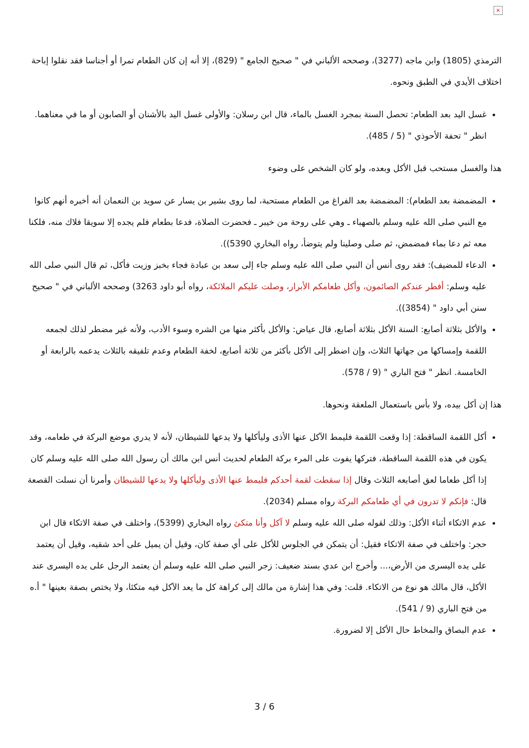×
الترمذي (1805) وابن ماجه (3277)، وصححه الألباني في " صحيح الجامع " (829)، إلا أنه إن كان الطعام تمرا أو أجناسا فقد نقلوا إباحة اختلاف الأيدي في الطبق ونحوه.
غسل اليد بعد الطعام: تحصل السنة بمجرد الغسل بالماء، قال ابن رسلان: والأولى غسل اليد بالأشنان أو الصابون أو ما في معناهما. انظر " تحفة الأحوذي " (5 / 485).
هذا والغسل مستحب قبل الأكل وبعده، ولو كان الشخص على وضوء
المضمضة بعد الطعام): المضمضة بعد الفراغ من الطعام مستحبة، لما روى بشير بن يسار عن سويد بن النعمان أنه أخبره أنهم كانوا مع النبي صلى الله عليه وسلم بالصهباء ـ وهي على روحة من خيبر ـ فحضرت الصلاة، فدعا بطعام فلم يجده إلا سويقا فلاك منه، فلكنا معه ثم دعا بماء فمضمض، ثم صلى وصلينا ولم يتوضأ، رواه البخاري 5390)).
الدعاء للمضيف): فقد روى أنس أن النبي صلى الله عليه وسلم جاء إلى سعد بن عبادة فجاء بخبز وزيت فأكل، ثم قال النبي صلى الله عليه وسلم: أفطر عندكم الصائمون، وأكل طعامكم الأبرار، وصلت عليكم الملائكة، رواه أبو داود 3263) وصححه الألباني في " صحيح سنن أبي داود " (3854)).
والأكل بثلاثة أصابع: السنة الأكل بثلاثة أصابع، قال عياض: والأكل بأكثر منها من الشره وسوء الأدب، ولأنه غير مضطر لذلك لجمعه اللقمة وإمساكها من جهاتها الثلاث، وإن اضطر إلى الأكل بأكثر من ثلاثة أصابع، لخفة الطعام وعدم تلفيقه بالثلاث يدعمه بالرابعة أو الخامسة. انظر " فتح الباري " (9 / 578).
هذا إن أكل بيده، ولا بأس باستعمال الملعقة ونحوها.
أكل اللقمة الساقطة: إذا وقعت اللقمة فليمط الآكل عنها الأذى وليأكلها ولا يدعها للشيطان، لأنه لا يدري موضع البركة في طعامه، وقد يكون في هذه اللقمة الساقطة، فتركها يفوت على المرء بركة الطعام لحديث أنس ابن مالك أن رسول الله صلى الله عليه وسلم كان إذا أكل طعاما لعق أصابعه الثلاث وقال إذا سقطت لقمة أحدكم فليمط عنها الأذى وليأكلها ولا يدعها للشيطان وأمرنا أن نسلت القصعة قال: فإنكم لا تدرون في أي طعامكم البركة رواه مسلم (2034).
عدم الاتكاء أثناء الأكل: وذلك لقوله صلى الله عليه وسلم لا آكل وأنا متكئ رواه البخاري (5399)، واختلف في صفة الاتكاء قال ابن حجر: واختلف في صفة الاتكاء فقيل: أن يتمكن في الجلوس للأكل على أي صفة كان، وقيل أن يميل على أحد شقيه، وقيل أن يعتمد على يده اليسرى من الأرض،... وأخرج ابن عدي بسند ضعيف: زجر النبي صلى الله عليه وسلم أن يعتمد الرجل على يده اليسرى عند الأكل، قال مالك هو نوع من الاتكاء. قلت: وفي هذا إشارة من مالك إلى كراهة كل ما يعد الآكل فيه متكئا، ولا يختص بصفة بعينها " أ.ه من فتح الباري (9 / 541).
عدم البصاق والمخاط حال الأكل إلا لضرورة.
3 / 6